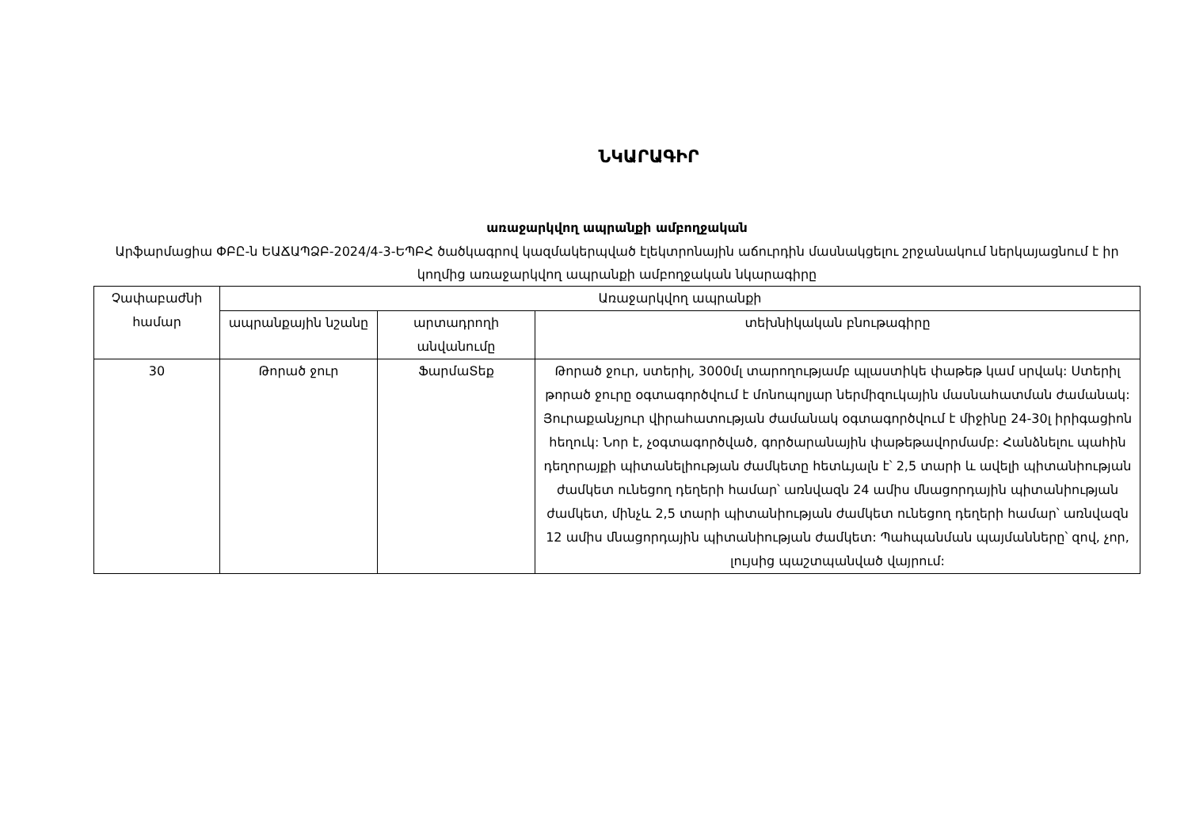ՆԿԱՐԱԳԻՐ
առաջարկվող ապրանքի ամբողջական
Արֆարմացիա ՓԲԸ-ն ԵԱՃԱՊՁԲ-2024/4-3-ԵՊԲՀ ծածկագրով կազմակերպված էլեկտրոնային աճուրդին մասնակցելու շրջանակում ներկայացնում է իր կողմից առաջարկվող ապրանքի ամբողջական նկարագիրը
| Չափաբաժնի համար | Առաջարկվող ապրանքի | | |
| --- | --- | --- | --- |
| | ապրանքային նշանը | արտադրողի անվանումը | տեխնիկական բնութագիրը |
| 30 | Թորած ջուր | ՖարմաՏեք | Թորած ջուր, ստերիլ, 3000մլ տարողությամբ պլաստիկե փաթեթ կամ սրվակ: Ստերիլ թորած ջուրը օգտագործվում է մոնոպոլյար ներմիզուկային մասնահատման ժամանակ: Յուրաքանչյուր վիրահատության ժամանակ օգտագործվում է միջինը 24-30լ իրիգացիոն հեղուկ: Նոր է, չօգտագործված, գործարանային փաթեթավորմամբ: Հանձնելու պահին դեղորայքի պիտանելիության ժամկետը հետևյալն է՝ 2,5 տարի և ավելի պիտանիության ժամկետ ունեցող դեղերի համար՝ առնվազն 24 ամիս մնացորդային պիտանիության ժամկետ, մինչև 2,5 տարի պիտանիության ժամկետ ունեցող դեղերի համար՝ առնվազն 12 ամիս մնացորդային պիտանիության ժամկետ: Պահպանման պայմանները՝ զով, չոր, լույսից պաշտպանված վայրում: |